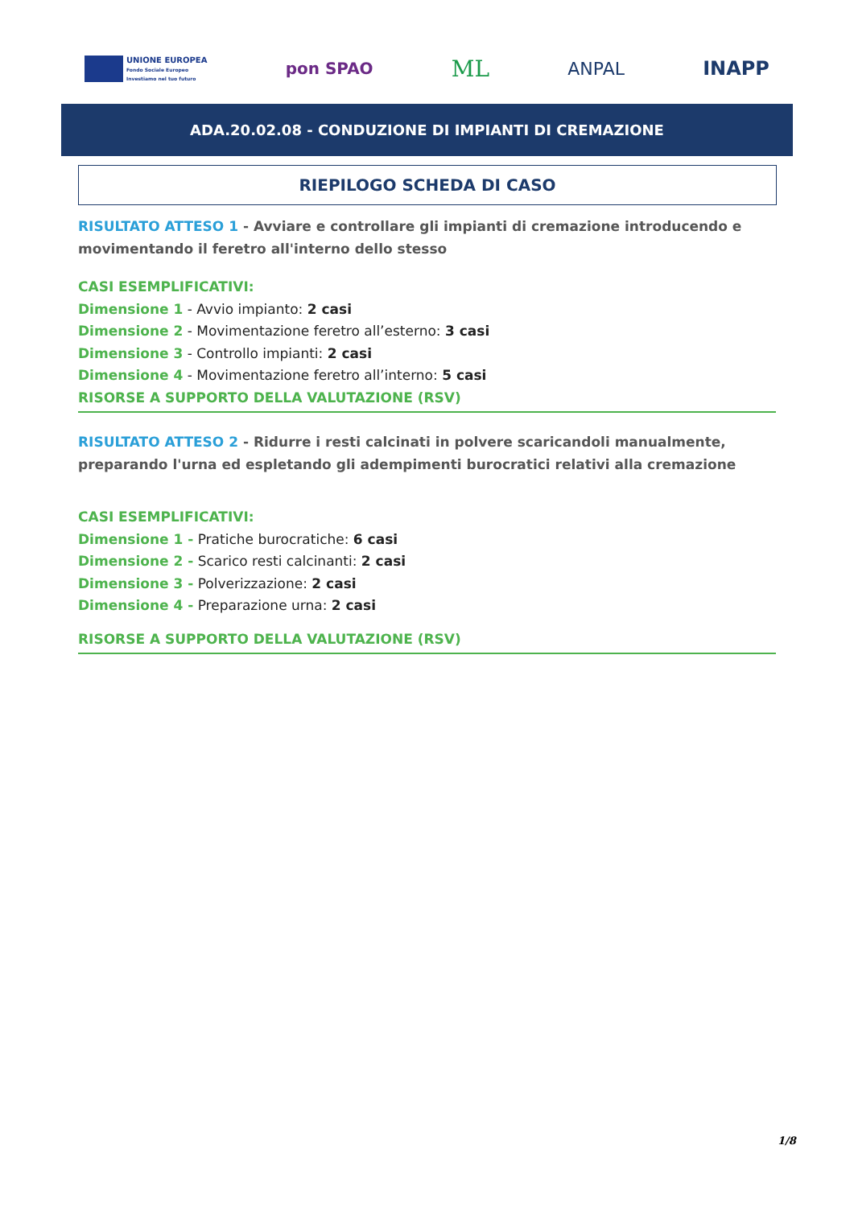UNIONE EUROPEA
Fondo Sociale Europeo
Investiamo nel tuo futuro
pon SPAO
ML
ANPAL INAPP
ADA.20.02.08 - CONDUZIONE DI IMPIANTI DI CREMAZIONE
RIEPILOGO SCHEDA DI CASO
RISULTATO ATTESO 1 - Avviare e controllare gli impianti di cremazione introducendo e movimentando il feretro all'interno dello stesso
CASI ESEMPLIFICATIVI:
Dimensione 1 - Avvio impianto: 2 casi
Dimensione 2 - Movimentazione feretro all’esterno: 3 casi
Dimensione 3 - Controllo impianti: 2 casi
Dimensione 4 - Movimentazione feretro all’interno: 5 casi
RISORSE A SUPPORTO DELLA VALUTAZIONE (RSV)
RISULTATO ATTESO 2 - Ridurre i resti calcinati in polvere scaricandoli manualmente, preparando l'urna ed espletando gli adempimenti burocratici relativi alla cremazione
CASI ESEMPLIFICATIVI:
Dimensione 1 - Pratiche burocratiche: 6 casi
Dimensione 2 - Scarico resti calcinanti: 2 casi
Dimensione 3 - Polverizzazione: 2 casi
Dimensione 4 - Preparazione urna: 2 casi
RISORSE A SUPPORTO DELLA VALUTAZIONE (RSV)
1/8